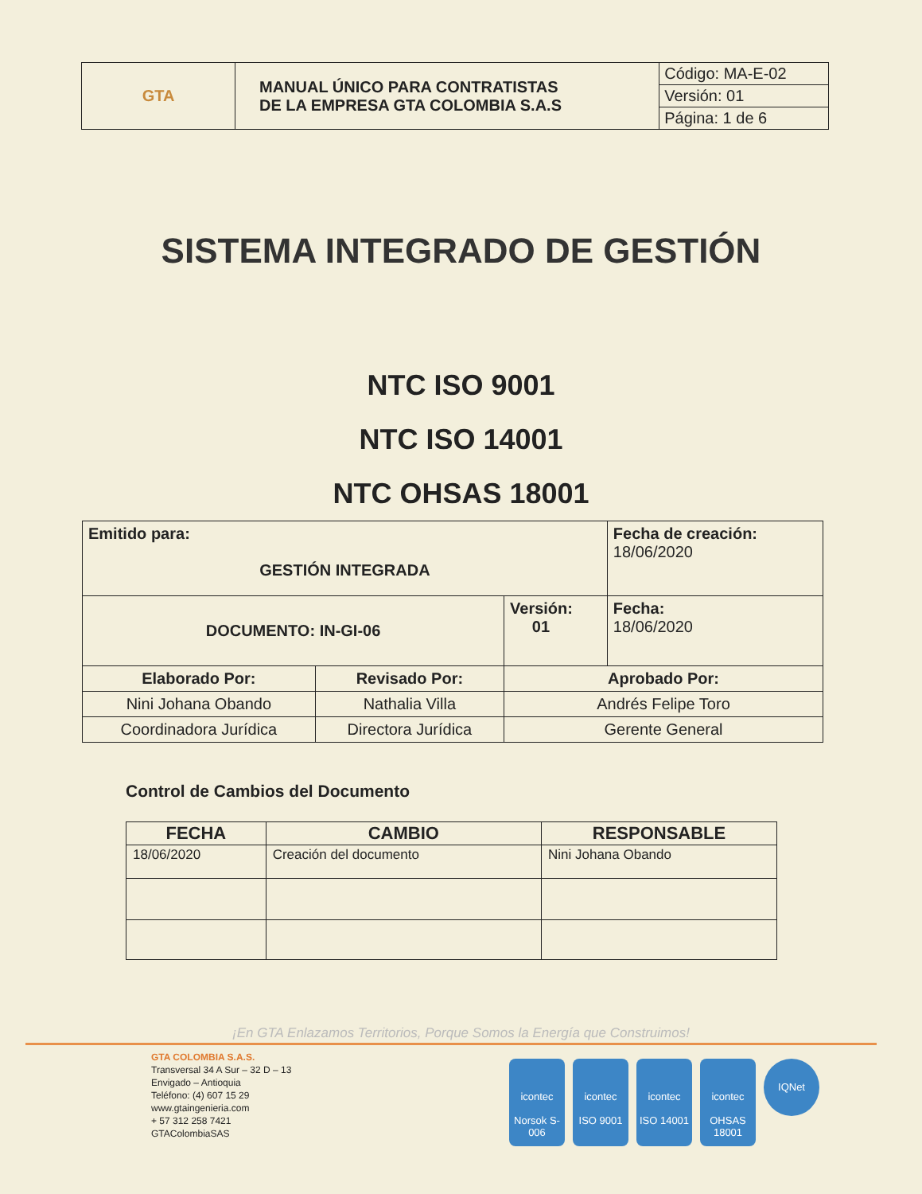| GTA | MANUAL ÚNICO PARA CONTRATISTAS DE LA EMPRESA GTA COLOMBIA S.A.S | Código: MA-E-02 |
| | | Versión: 01 |
| | | Página: 1 de 6 |
SISTEMA INTEGRADO DE GESTIÓN
NTC ISO 9001
NTC ISO 14001
NTC OHSAS 18001
| Emitido para: GESTIÓN INTEGRADA | | | Fecha de creación: 18/06/2020 |
| DOCUMENTO: IN-GI-06 | | Versión: 01 | Fecha: 18/06/2020 |
| Elaborado Por: | Revisado Por: | Aprobado Por: | |
| Nini Johana Obando | Nathalia Villa | Andrés Felipe Toro | |
| Coordinadora Jurídica | Directora Jurídica | Gerente General | |
Control de Cambios del Documento
| FECHA | CAMBIO | RESPONSABLE |
| --- | --- | --- |
| 18/06/2020 | Creación del documento | Nini Johana Obando |
¡En GTA Enlazamos Territorios, Porque Somos la Energía que Construimos!
GTA COLOMBIA S.A.S.
Transversal 34 A Sur – 32 D – 13
Envigado – Antioquia
Teléfono: (4) 607 15 29
www.gtaingenieria.com
+ 57 312 258 7421
GTAColombiaSAS
icontec
Norsok S-006
icontec
ISO 9001
icontec
ISO 14001
icontec
OHSAS 18001
IQNet